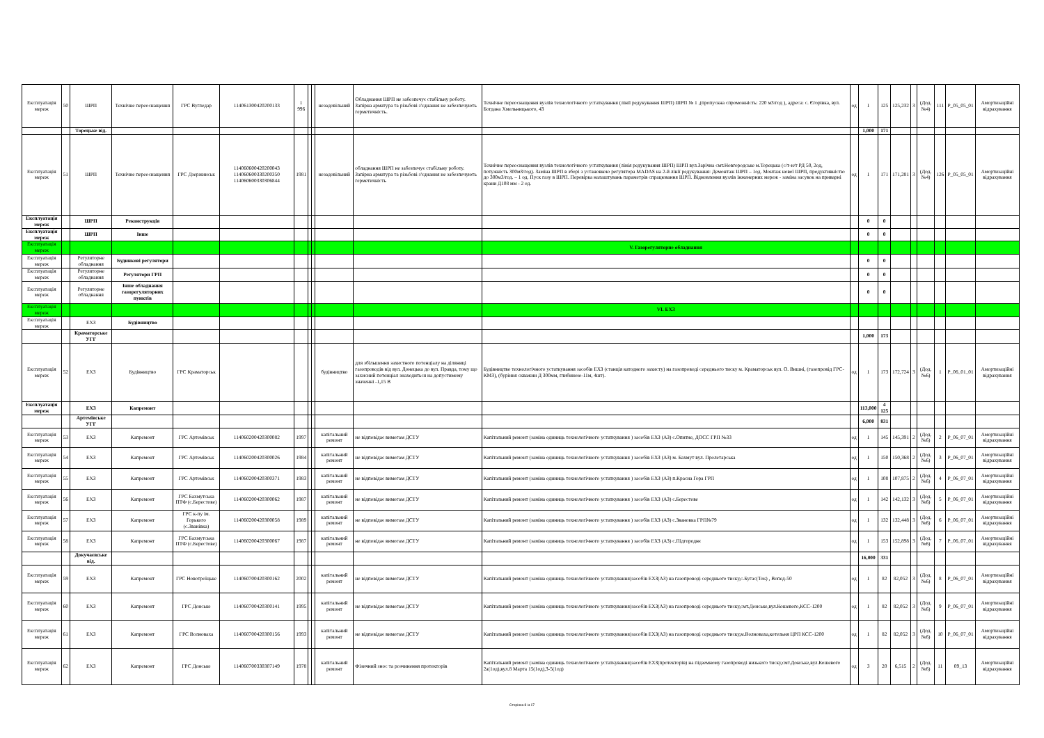| Експлуатація мереж | 50 | ШРП | Технічне переоснащення | ГРС Вугледар | 114061300420200133 | 1 996 | | | незадовільний | Обладнання ШРП не забезпечує стабільну роботу. Запірна арматура та різьбові з'єднання не забезпечують герметичність. | Технічне переоснащення вузлів технологічного устаткування (лінії редукування ШРП) ШРП № 1 ,(пропускна спроможність: 220 м3/год ), адреса: с. Єгорівка, вул. Богдана Хмельницького, 43 | од | 1 | 125 | 125,232 | 3 | (Дод. №4) | 111 | P_05_05_01 | Амортизаційні відрахування |
| | | Торецьке від. | | | | | | | | | | | 1,000 | 171 | | | | | | |
| Експлуатація мереж | 51 | ШРП | Технічне переоснащення | ГРС Дзержинськ | 114060600420200043 114060600330200350 114060600330306844 | 1981 | | | незадовільний | обладнання ШРП не забезпечує стабільну роботу. Запірна арматура та різьбові з'єднання не забезпечують герметичність | Технічне переоснащення вузлів технологічного устаткування (лінія редукування ШРП) ШРП вул.Зарічна смт.Новгородське м.Торецька (с/т-н/т РД 50, 2од, потужність 300м3/год). Заміна ШРП в зборі з установкою регулятора MADAS на 2-й лінії редукування: Демонтаж ШРП – 1од. Монтаж нової ШРП, продуктивністю до 300м3/год. – 1 од. Пуск газу в ШРП. Перевірка налаштувань параметрів спрацювання ШРП. Відновлення вузлів інженерних мереж - заміна засувок на приварні крани Д108 мм - 2 од. | од | 1 | 171 | 171,281 | 3 | (Дод. №4) | 126 | P_05_05_01 | Амортизаційні відрахування |
| Експлуатація мереж | | ШРП | Реконструкція | | | | | | | | | | 0 | 0 | | | | | | |
| Експлуатація мереж | | ШРП | Інше | | | | | | | | | | 0 | 0 | | | | | | |
| Експлуатація мереж | | | | | | | | | | | V. Газорегуляторне обладнання | | | | | | | | | |
| Експлуатація мереж | | Регуляторне обладнання | Будинкові регулятори | | | | | | | | | | 0 | 0 | | | | | | |
| Експлуатація мереж | | Регуляторне обладнання | Регулятори ГРП | | | | | | | | | | 0 | 0 | | | | | | |
| Експлуатація мереж | | Регуляторне обладнання | Інше обладнання газорегуляторних пунктів | | | | | | | | | | 0 | 0 | | | | | | |
| Експлуатація мереж | | | | | | | | | | | VI. ЕХЗ | | | | | | | | | |
| Експлуатація мереж | | ЕХЗ | Будівництво | | | | | | | | | | | | | | | | | |
| | | Краматорське УГГ | | | | | | | | | | | 1,000 | 173 | | | | | | |
| Експлуатація мереж | 52 | ЕХЗ | Будівництво | ГРС Краматорськ | | | | | будівництво | для збільшення захистного потенціалу на діляниці газопроводів від вул. Донецька до вул. Правда, тому що захисний потенціал знаходиться на допустимому значенні -1,15 В | Будівництво технологічного устаткування засобів ЕХЗ (станція катодного захисту) на газопроводі середнього тиску м. Краматорськ вул. О. Вишні, (газопровід ГРС-КМЗ), (буріння скважин Д 300мм, глибиною-11м, 4шт). | од | 1 | 173 | 172,724 | 3 | (Дод. №6) | 1 | P_06_01_01 | Амортизаційні відрахування |
| Експлуатація мереж | | ЕХЗ | Капремонт | | | | | | | | | | 113,000 | 4 125 | | | | | | |
| | | Артемівське УГГ | | | | | | | | | | | 6,000 | 831 | | | | | | |
| Експлуатація мереж | 53 | ЕХЗ | Капремонт | ГРС Артемівськ | 114060200420300082 | 1997 | | | капітальний ремонт | не відповідає вимогам ДСТУ | Капітальний ремонт (заміна одиниць технологічного устаткування ) засобів ЕХЗ (АЗ) с.Опитне, ДОСС ГРП №33 | од | 1 | 145 | 145,391 | 2 | (Дод. №6) | 2 | P_06_07_01 | Амортизаційні відрахування |
| Експлуатація мереж | 54 | ЕХЗ | Капремонт | ГРС Артемівськ | 114060200420300026 | 1984 | | | капітальний ремонт | не відповідає вимогам ДСТУ | Капітальний ремонт (заміна одиниць технологічного устаткування ) засобів ЕХЗ (АЗ) м. Бахмут вул. Пролетарська | од | 1 | 150 | 150,368 | 2 | (Дод. №6) | 3 | P_06_07_01 | Амортизаційні відрахування |
| Експлуатація мереж | 55 | ЕХЗ | Капремонт | ГРС Артемівськ | 114060200420300371 | 1983 | | | капітальний ремонт | не відповідає вимогам ДСТУ | Капітальний ремонт (заміна одиниць технологічного устаткування ) засобів ЕХЗ (АЗ) п.Красна Гора ГРП | од | 1 | 108 | 107,875 | 2 | (Дод. №6) | 4 | P_06_07_01 | Амортизаційні відрахування |
| Експлуатація мереж | 56 | ЕХЗ | Капремонт | ГРС Бахмутська ПТФ (с.Берестове) | 114060200420300062 | 1987 | | | капітальний ремонт | не відповідає вимогам ДСТУ | Капітальний ремонт (заміна одиниць технологічного устаткування ) засобів ЕХЗ (АЗ) с.Берестове | од | 1 | 142 | 142,132 | 3 | (Дод. №6) | 5 | P_06_07_01 | Амортизаційні відрахування |
| Експлуатація мереж | 57 | ЕХЗ | Капремонт | ГРС к-пу ім. Горького (с.Званівка) | 114060200420300058 | 1989 | | | капітальний ремонт | не відповідає вимогам ДСТУ | Капітальний ремонт (заміна одиниць технологічного устаткування ) засобів ЕХЗ (АЗ) с.Звановка ГРП№79 | од | 1 | 132 | 132,448 | 3 | (Дод. №6) | 6 | P_06_07_01 | Амортизаційні відрахування |
| Експлуатація мереж | 58 | ЕХЗ | Капремонт | ГРС Бахмутська ПТФ (с.Берестове) | 114060200420300067 | 1987 | | | капітальний ремонт | не відповідає вимогам ДСТУ | Капітальний ремонт (заміна одиниць технологічного устаткування ) засобів ЕХЗ (АЗ) с.Підгороднє | од | 1 | 153 | 152,898 | 3 | (Дод. №6) | 7 | P_06_07_01 | Амортизаційні відрахування |
| | | Докучаєвське від. | | | | | | | | | | | 16,000 | 331 | | | | | | |
| Експлуатація мереж | 59 | ЕХЗ | Капремонт | ГРС Новотроїцьке | 114060700420300162 | 2002 | | | капітальний ремонт | не відповідає вимогам ДСТУ | Капітальний ремонт (заміна одиниць технологічного устаткування)засобів ЕХЗ(АЗ) на газопроводі середнього тиску,с.Бугас(Ток) , Вопед-50 | од | 1 | 82 | 82,052 | 3 | (Дод.№6) | 8 | P_06_07_01 | Амортизаційні відрахування |
| Експлуатація мереж | 60 | ЕХЗ | Капремонт | ГРС Донське | 114060700420300141 | 1995 | | | капітальний ремонт | не відповідає вимогам ДСТУ | Капітальний ремонт (заміна одиниць технологічного устаткування)засобів ЕХЗ(АЗ) на газопроводі середнього тиску,смт.Донське,вул.Кошевого,КСС-1200 | од | 1 | 82 | 82,052 | 3 | (Дод.№6) | 9 | P_06_07_01 | Амортизаційні відрахування |
| Експлуатація мереж | 61 | ЕХЗ | Капремонт | ГРС Волноваха | 114060700420300156 | 1993 | | | капітальний ремонт | не відповідає вимогам ДСТУ | Капітальний ремонт (заміна одиниць технологічного устаткування)засобів ЕХЗ(АЗ) на газопроводі середнього тиску,м.Волноваха,котельня ЦРП КСС-1200 | од | 1 | 82 | 82,052 | 3 | (Дод.№6) | 10 | P_06_07_01 | Амортизаційні відрахування |
| Експлуатація мереж | 62 | ЕХЗ | Капремонт | ГРС Донське | 114060700330307149 | 1978 | | | капітальний ремонт | Фізичний знос та розчинення протекторів | Капітальний ремонт (заміна одиниць технологічного устаткування)засобів ЕХЗ(протекторів) на підземному газопроводі низького тиску,смт.Донське,вул.Кошевого 2а(1од),вул.8 Марта 15(1од),3-5(1од) | од | 3 | 20 | 6,515 | 2 | (Дод.№6) | 11 | 09_13 | Амортизаційні відрахування |
Сторінка 8 із 17